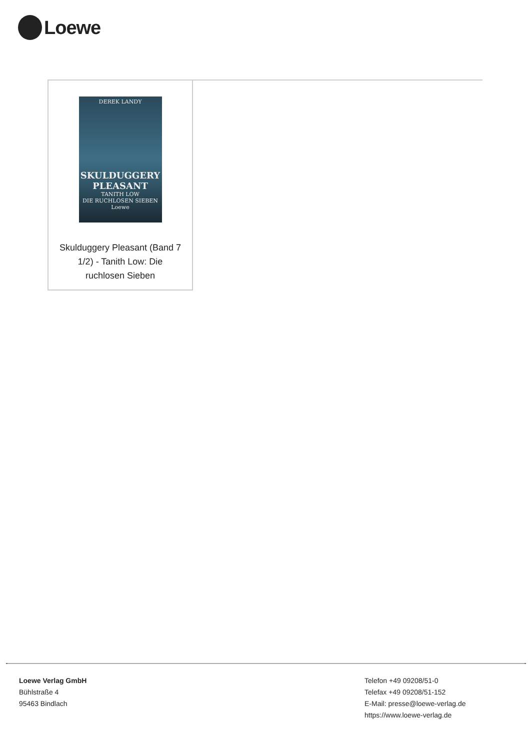Loewe
DEREK LANDY
SKULDUGGERY PLEASANT
TANITH LOW
DIE RUCHLOSEN SIEBEN
Loewe
Skulduggery Pleasant (Band 7 1/2) - Tanith Low: Die ruchlosen Sieben
Loewe Verlag GmbH
Bühlstraße 4
95463 Bindlach
Telefon +49 09208/51-0
Telefax +49 09208/51-152
E-Mail: presse@loewe-verlag.de
https://www.loewe-verlag.de